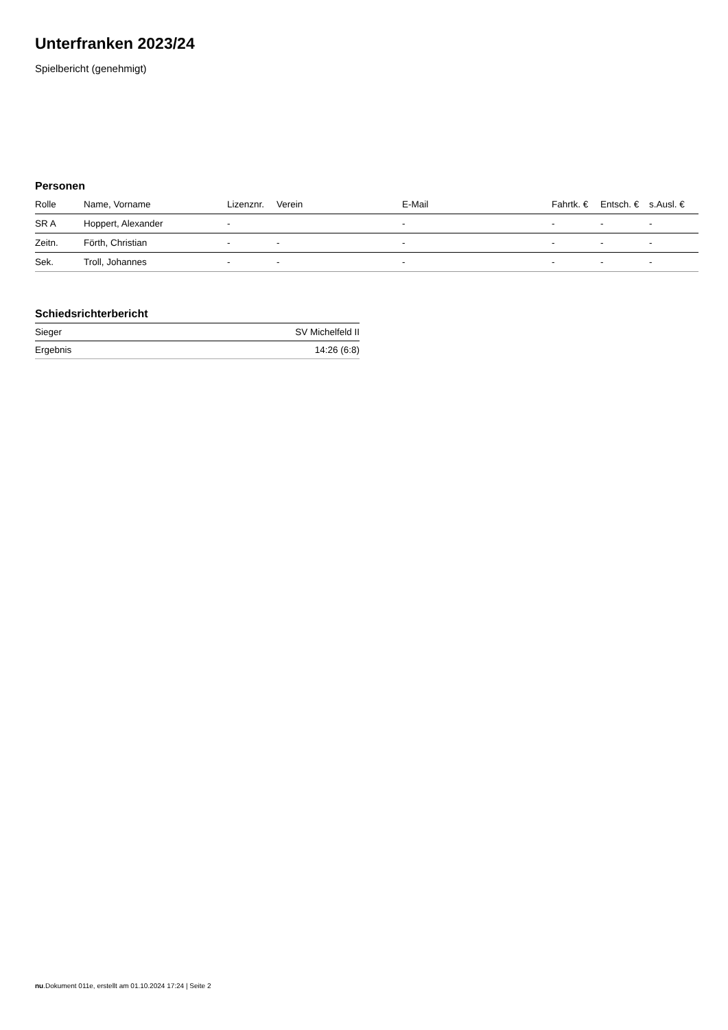Unterfranken 2023/24
Spielbericht (genehmigt)
Personen
| Rolle | Name, Vorname | Lizenznr. | Verein | E-Mail | Fahrtk. € | Entsch. € | s.Ausl. € |
| --- | --- | --- | --- | --- | --- | --- | --- |
| SR A | Hoppert, Alexander | - | | - | - | - | - |
| Zeitn. | Förth, Christian | - | - | - | - | - | - |
| Sek. | Troll, Johannes | - | - | - | - | - | - |
Schiedsrichterbericht
| Sieger | SV Michelfeld II |
| Ergebnis | 14:26 (6:8) |
nu.Dokument 011e, erstellt am 01.10.2024 17:24 | Seite 2